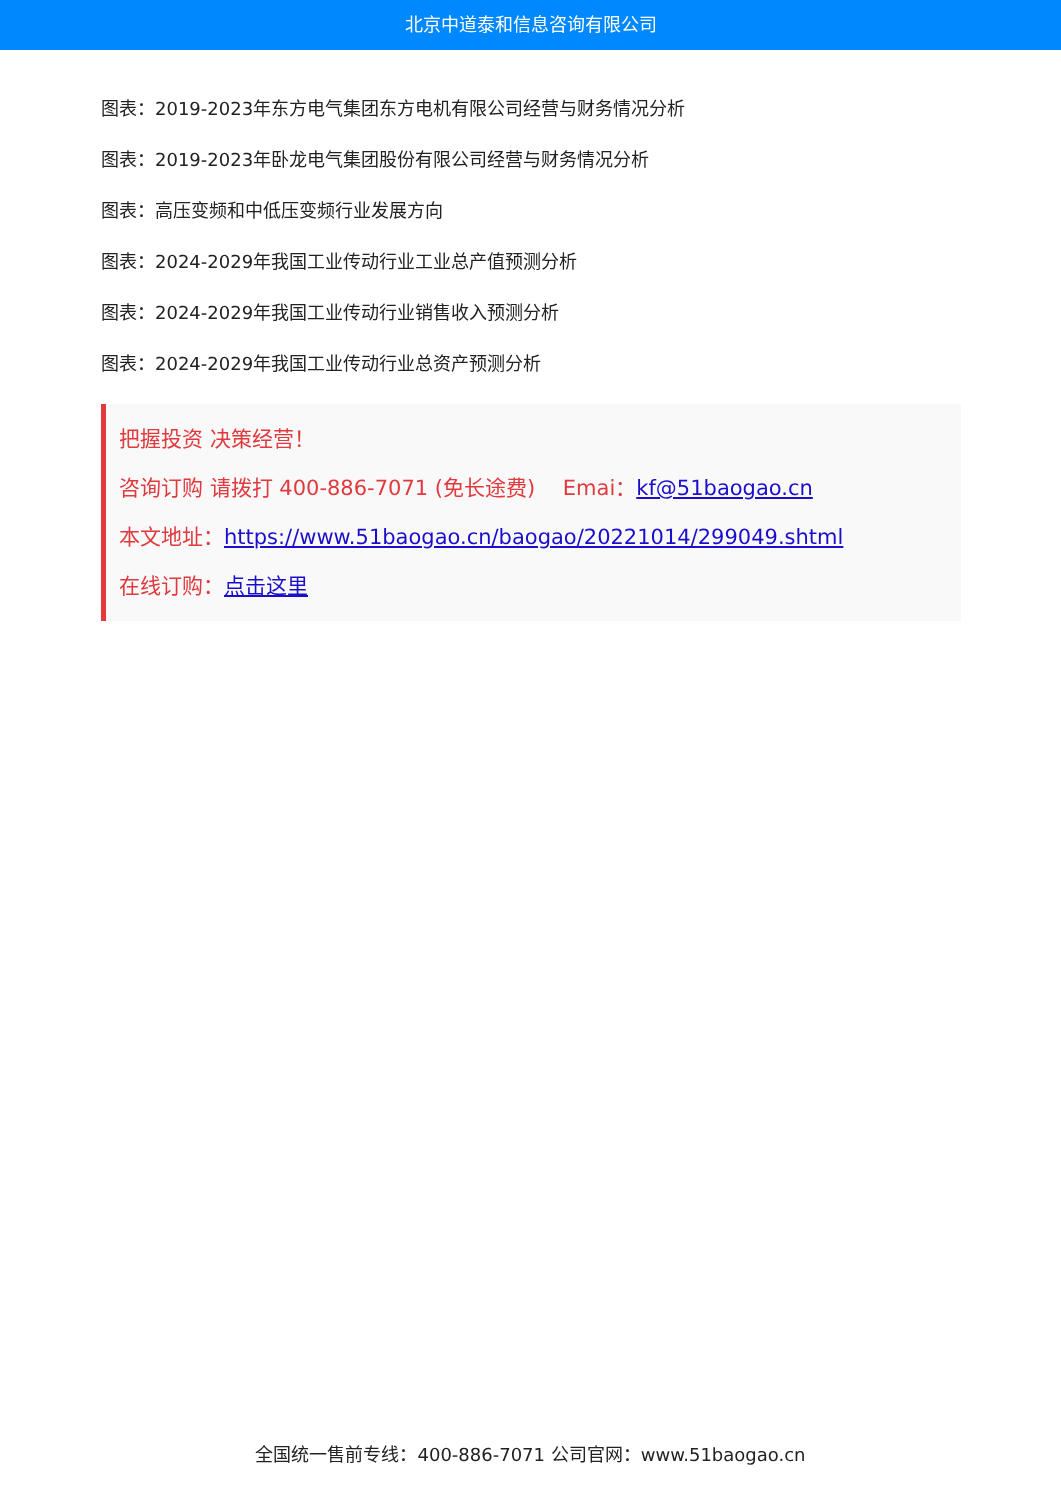北京中道泰和信息咨询有限公司
图表：2019-2023年东方电气集团东方电机有限公司经营与财务情况分析
图表：2019-2023年卧龙电气集团股份有限公司经营与财务情况分析
图表：高压变频和中低压变频行业发展方向
图表：2024-2029年我国工业传动行业工业总产值预测分析
图表：2024-2029年我国工业传动行业销售收入预测分析
图表：2024-2029年我国工业传动行业总资产预测分析
把握投资 决策经营！
咨询订购 请拨打 400-886-7071 (免长途费)　 Emai：kf@51baogao.cn
本文地址：https://www.51baogao.cn/baogao/20221014/299049.shtml
在线订购：点击这里
全国统一售前专线：400-886-7071 公司官网：www.51baogao.cn